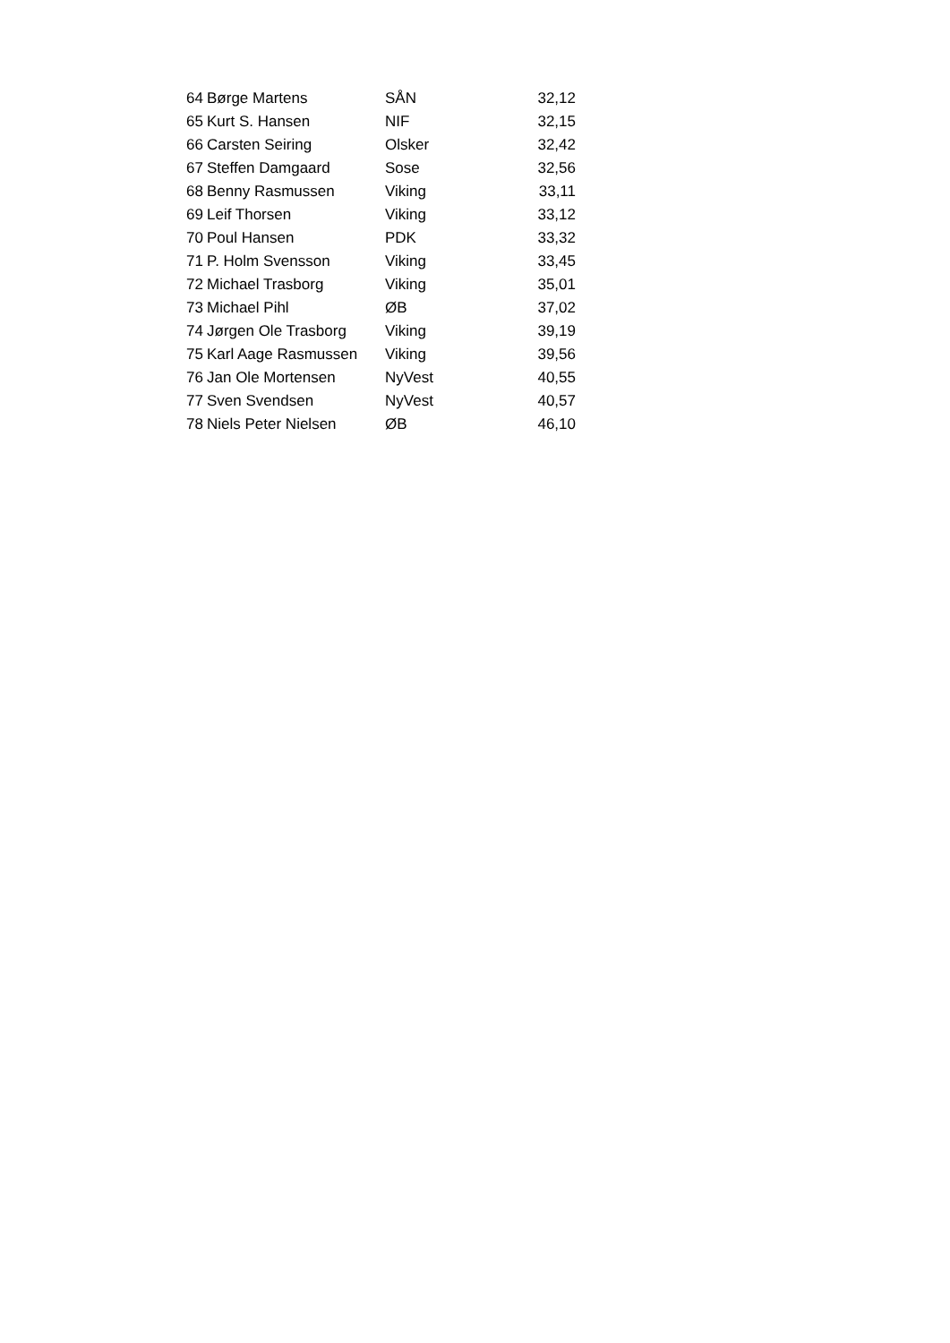| 64 | Børge Martens | SÅN | 32,12 |
| 65 | Kurt S. Hansen | NIF | 32,15 |
| 66 | Carsten Seiring | Olsker | 32,42 |
| 67 | Steffen Damgaard | Sose | 32,56 |
| 68 | Benny Rasmussen | Viking | 33,11 |
| 69 | Leif Thorsen | Viking | 33,12 |
| 70 | Poul Hansen | PDK | 33,32 |
| 71 | P. Holm Svensson | Viking | 33,45 |
| 72 | Michael Trasborg | Viking | 35,01 |
| 73 | Michael Pihl | ØB | 37,02 |
| 74 | Jørgen Ole Trasborg | Viking | 39,19 |
| 75 | Karl Aage Rasmussen | Viking | 39,56 |
| 76 | Jan Ole Mortensen | NyVest | 40,55 |
| 77 | Sven Svendsen | NyVest | 40,57 |
| 78 | Niels Peter Nielsen | ØB | 46,10 |